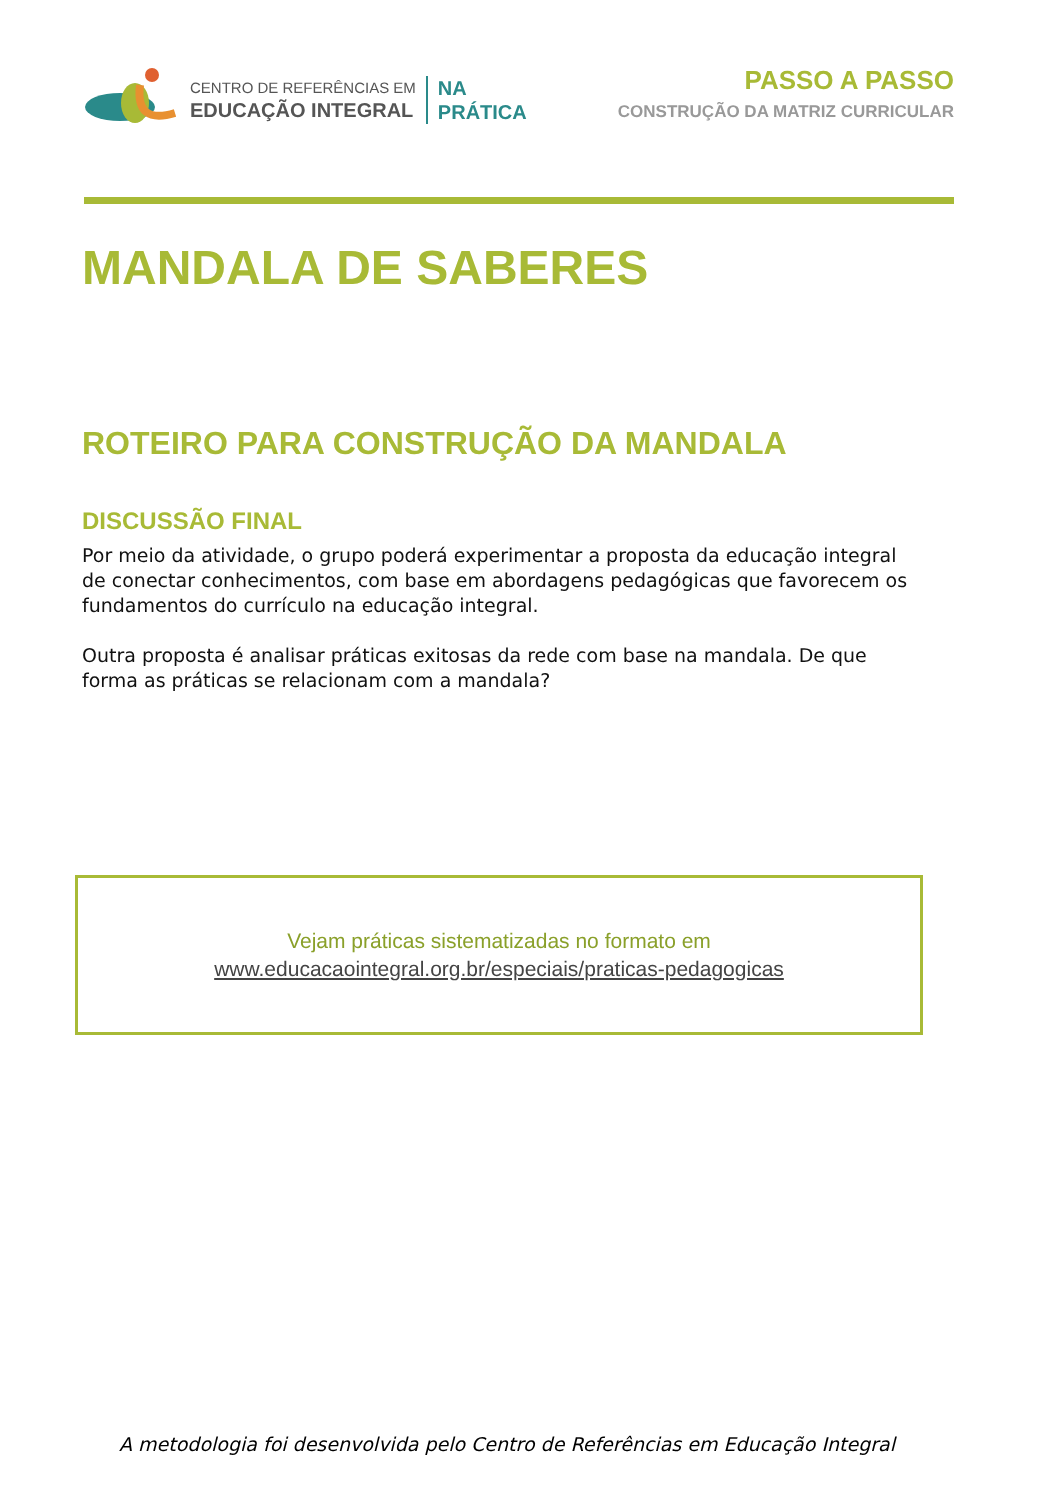CENTRO DE REFERÊNCIAS EM
EDUCAÇÃO INTEGRAL
NA
PRÁTICA
PASSO A PASSO
CONSTRUÇÃO DA MATRIZ CURRICULAR
MANDALA DE SABERES
ROTEIRO PARA CONSTRUÇÃO DA MANDALA
DISCUSSÃO FINAL
Por meio da atividade, o grupo poderá experimentar a proposta da educação integral de conectar conhecimentos, com base em abordagens pedagógicas que favorecem os fundamentos do currículo na educação integral.
Outra proposta é analisar práticas exitosas da rede com base na mandala. De que forma as práticas se relacionam com a mandala?
Vejam práticas sistematizadas no formato em
www.educacaointegral.org.br/especiais/praticas-pedagogicas
A metodologia foi desenvolvida pelo Centro de Referências em Educação Integral